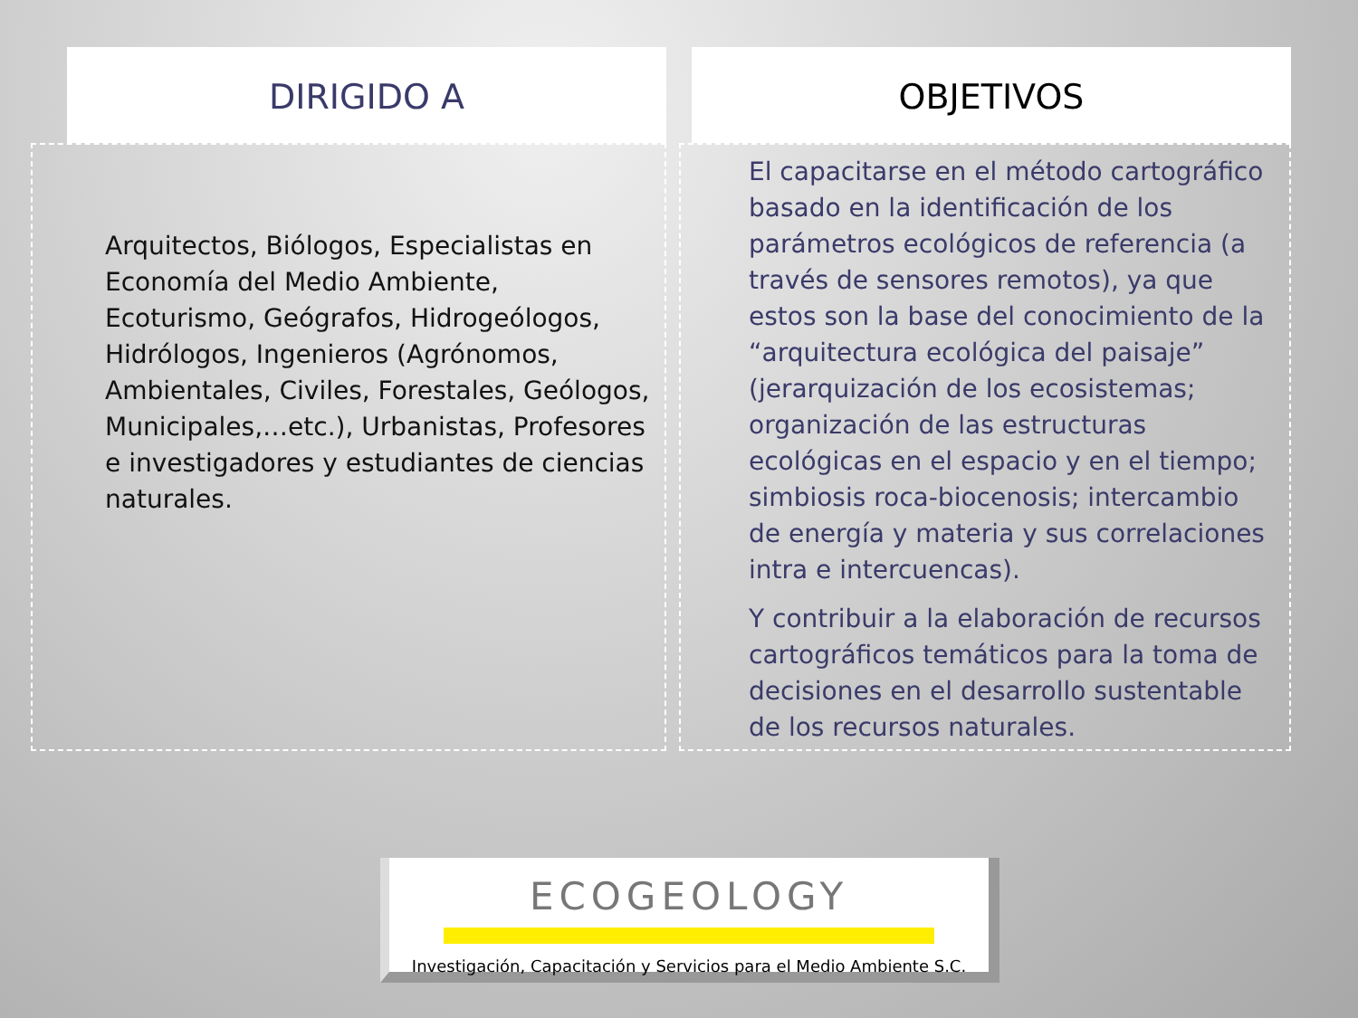DIRIGIDO A
Arquitectos, Biólogos, Especialistas en Economía del Medio Ambiente, Ecoturismo, Geógrafos, Hidrogeólogos, Hidrólogos, Ingenieros (Agrónomos, Ambientales, Civiles, Forestales, Geólogos, Municipales,…etc.), Urbanistas, Profesores e investigadores y estudiantes de ciencias naturales.
OBJETIVOS
El capacitarse en el método cartográfico basado en la identificación de los parámetros ecológicos de referencia (a través de sensores remotos), ya que estos son la base del conocimiento de la “arquitectura ecológica del paisaje” (jerarquización de los ecosistemas; organización de las estructuras ecológicas en el espacio y en el tiempo; simbiosis roca-biocenosis; intercambio de energía y materia y sus correlaciones intra e intercuencas).
Y contribuir a la elaboración de recursos cartográficos temáticos para la toma de decisiones en el desarrollo sustentable de los recursos naturales.
ECOGEOLOGY
Investigación, Capacitación y Servicios para el Medio Ambiente S.C.